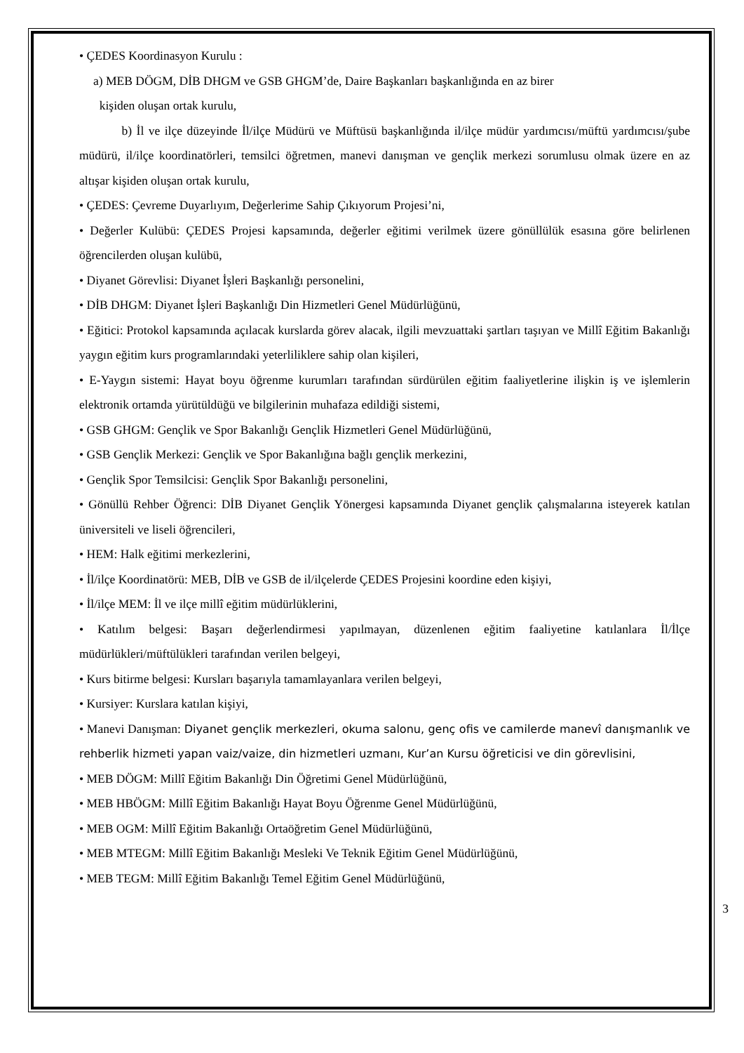• ÇEDES Koordinasyon Kurulu :
a) MEB DÖGM, DİB DHGM ve GSB GHGM’de, Daire Başkanları başkanlığında en az birer
kişiden oluşan ortak kurulu,
b) İl ve ilçe düzeyinde İl/ilçe Müdürü ve Müftüsü başkanlığında il/ilçe müdür yardımcısı/müftü yardımcısı/şube müdürü, il/ilçe koordinatörleri, temsilci öğretmen, manevi danışman ve gençlik merkezi sorumlusu olmak üzere en az altışar kişiden oluşan ortak kurulu,
• ÇEDES: Çevreme Duyarlıyım, Değerlerime Sahip Çıkıyorum Projesi’ni,
• Değerler Kulübü: ÇEDES Projesi kapsamında, değerler eğitimi verilmek üzere gönüllülük esasına göre belirlenen öğrencilerden oluşan kulübü,
• Diyanet Görevlisi: Diyanet İşleri Başkanlığı personelini,
• DİB DHGM: Diyanet İşleri Başkanlığı Din Hizmetleri Genel Müdürlüğünü,
• Eğitici: Protokol kapsamında açılacak kurslarda görev alacak, ilgili mevzuattaki şartları taşıyan ve Millî Eğitim Bakanlığı yaygın eğitim kurs programlarındaki yeterliliklere sahip olan kişileri,
• E-Yaygın sistemi: Hayat boyu öğrenme kurumları tarafından sürdürülen eğitim faaliyetlerine ilişkin iş ve işlemlerin elektronik ortamda yürütüldüğü ve bilgilerinin muhafaza edildiği sistemi,
• GSB GHGM: Gençlik ve Spor Bakanlığı Gençlik Hizmetleri Genel Müdürlüğünü,
• GSB Gençlik Merkezi: Gençlik ve Spor Bakanlığına bağlı gençlik merkezini,
• Gençlik Spor Temsilcisi: Gençlik Spor Bakanlığı personelini,
• Gönüllü Rehber Öğrenci: DİB Diyanet Gençlik Yönergesi kapsamında Diyanet gençlik çalışmalarına isteyerek katılan üniversiteli ve liseli öğrencileri,
• HEM: Halk eğitimi merkezlerini,
• İl/ilçe Koordinatörü: MEB, DİB ve GSB de il/ilçelerde ÇEDES Projesini koordine eden kişiyi,
• İl/ilçe MEM: İl ve ilçe millî eğitim müdürlüklerini,
• Katılım belgesi: Başarı değerlendirmesi yapılmayan, düzenlenen eğitim faaliyetine katılanlara İl/İlçe müdürlükleri/müftülükleri tarafından verilen belgeyi,
• Kurs bitirme belgesi: Kursları başarıyla tamamlayanlara verilen belgeyi,
• Kursiyer: Kurslara katılan kişiyi,
• Manevi Danışman: Diyanet gençlik merkezleri, okuma salonu, genç ofis ve camilerde manevî danışmanlık ve rehberlik hizmeti yapan vaiz/vaize, din hizmetleri uzmanı, Kur’an Kursu öğreticisi ve din görevlisini,
• MEB DÖGM: Millî Eğitim Bakanlığı Din Öğretimi Genel Müdürlüğünü,
• MEB HBÖGM: Millî Eğitim Bakanlığı Hayat Boyu Öğrenme Genel Müdürlüğünü,
• MEB OGM: Millî Eğitim Bakanlığı Ortaöğretim Genel Müdürlüğünü,
• MEB MTEGM: Millî Eğitim Bakanlığı Mesleki Ve Teknik Eğitim Genel Müdürlüğünü,
• MEB TEGM: Millî Eğitim Bakanlığı Temel Eğitim Genel Müdürlüğünü,
3